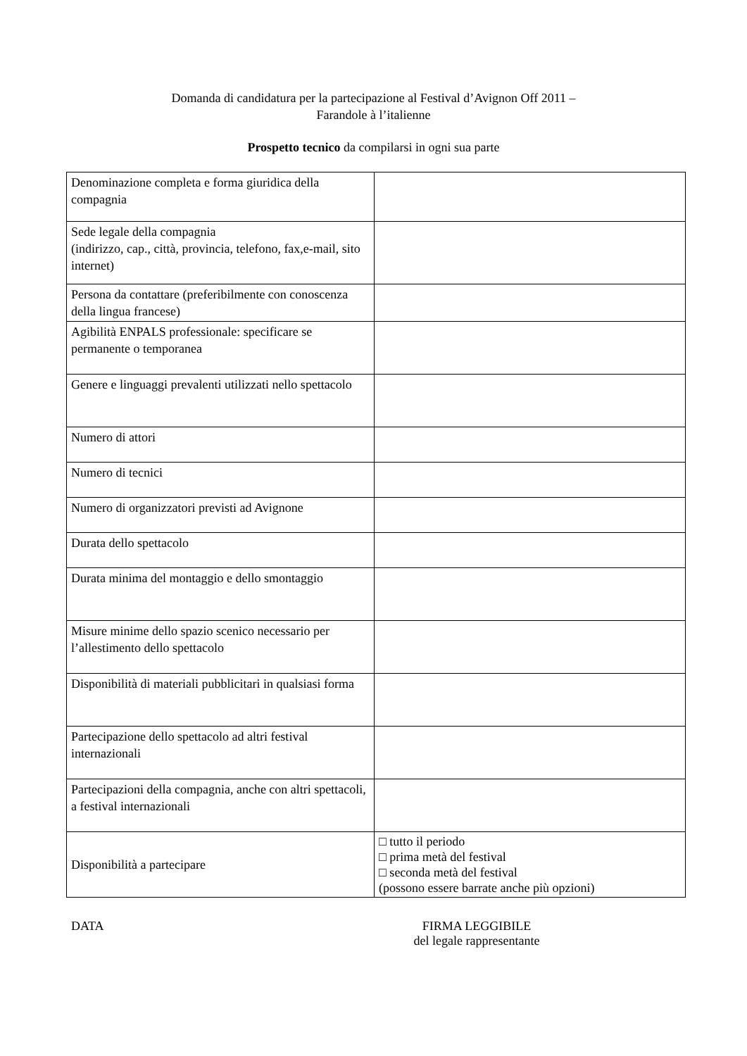Domanda di candidatura per la partecipazione al Festival d’Avignon Off 2011 –
Farandole à l’italienne
Prospetto tecnico da compilarsi in ogni sua parte
| Denominazione completa e forma giuridica della compagnia | |
| Sede legale della compagnia (indirizzo, cap., città, provincia, telefono, fax,e-mail, sito internet) | |
| Persona da contattare (preferibilmente con conoscenza della lingua francese) | |
| Agibilità ENPALS professionale: specificare se permanente o temporanea | |
| Genere e linguaggi prevalenti utilizzati nello spettacolo | |
| Numero di attori | |
| Numero di tecnici | |
| Numero di organizzatori previsti ad Avignone | |
| Durata dello spettacolo | |
| Durata minima del montaggio e dello smontaggio | |
| Misure minime dello spazio scenico necessario per l’allestimento dello spettacolo | |
| Disponibilità di materiali pubblicitari in qualsiasi forma | |
| Partecipazione dello spettacolo ad altri festival internazionali | |
| Partecipazioni della compagnia, anche con altri spettacoli, a festival internazionali | |
| Disponibilità a partecipare | □ tutto il periodo □ prima metà del festival □ seconda metà del festival (possono essere barrate anche più opzioni) |
DATA FIRMA LEGGIBILE
del legale rappresentante